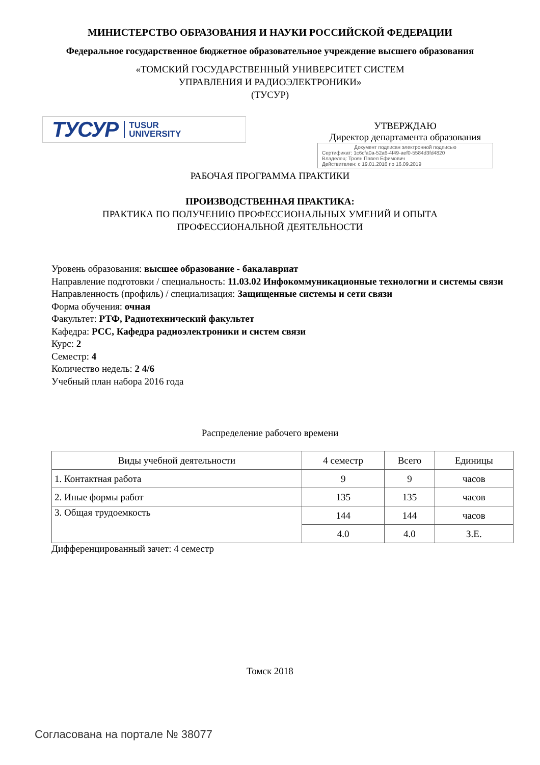МИНИСТЕРСТВО ОБРАЗОВАНИЯ И НАУКИ РОССИЙСКОЙ ФЕДЕРАЦИИ
Федеральное государственное бюджетное образовательное учреждение высшего образования
«ТОМСКИЙ ГОСУДАРСТВЕННЫЙ УНИВЕРСИТЕТ СИСТЕМ
УПРАВЛЕНИЯ И РАДИОЭЛЕКТРОНИКИ»
(ТУСУР)
ТУСУР TUSUR
UNIVERSITY
УТВЕРЖДАЮ
Директор департамента образования
Документ подписан электронной подписью
Сертификат: 1c6cfa0a-52a6-4f49-aef0-5584d3fd4820
Владелец: Троян Павел Ефимович
Действителен: с 19.01.2016 по 16.09.2019
РАБОЧАЯ ПРОГРАММА ПРАКТИКИ
ПРОИЗВОДСТВЕННАЯ ПРАКТИКА:
ПРАКТИКА ПО ПОЛУЧЕНИЮ ПРОФЕССИОНАЛЬНЫХ УМЕНИЙ И ОПЫТА
ПРОФЕССИОНАЛЬНОЙ ДЕЯТЕЛЬНОСТИ
Уровень образования: высшее образование - бакалавриат
Направление подготовки / специальность: 11.03.02 Инфокоммуникационные технологии и системы связи
Направленность (профиль) / специализация: Защищенные системы и сети связи
Форма обучения: очная
Факультет: РТФ, Радиотехнический факультет
Кафедра: РСС, Кафедра радиоэлектроники и систем связи
Курс: 2
Семестр: 4
Количество недель: 2 4/6
Учебный план набора 2016 года
Распределение рабочего времени
| Виды учебной деятельности | 4 семестр | Всего | Единицы |
| --- | --- | --- | --- |
| 1. Контактная работа | 9 | 9 | часов |
| 2. Иные формы работ | 135 | 135 | часов |
| 3. Общая трудоемкость | 144 | 144 | часов |
| | 4.0 | 4.0 | З.Е. |
Дифференцированный зачет: 4 семестр
Томск 2018
Согласована на портале № 38077